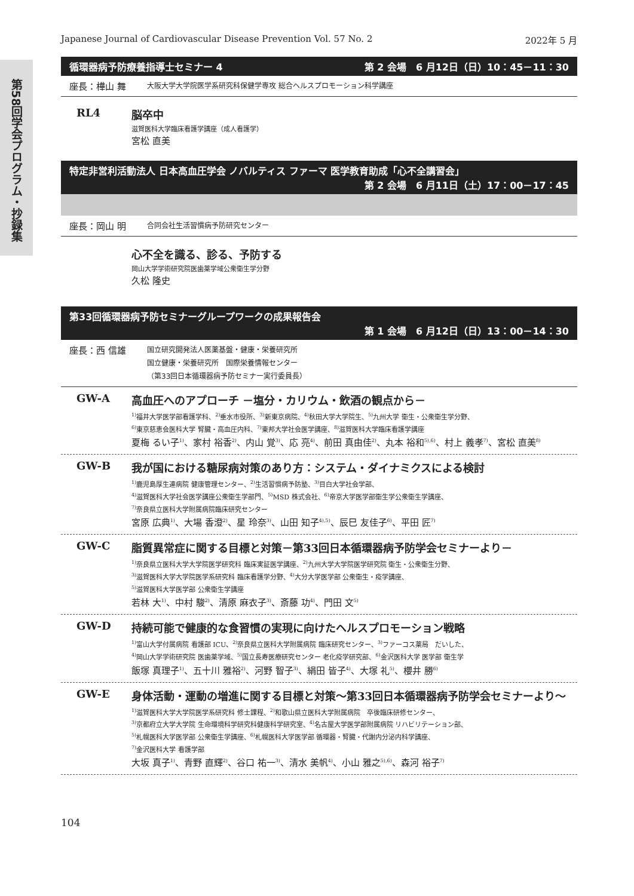第58回学会プログラム・抄録集
Japanese Journal of Cardiovascular Disease Prevention Vol. 57 No. 2 2022年 5 月
循環器病予防療養指導士セミナー 4 第 2 会場　6 月12日（日）10：45－11：30
座長：樺山 舞 大阪大学大学院医学系研究科保健学専攻 総合ヘルスプロモーション科学講座
RL4 脳卒中
滋賀医科大学臨床看護学講座（成人看護学）
宮松 直美
特定非営利活動法人 日本高血圧学会 ノバルティス ファーマ 医学教育助成「心不全講習会」
第 2 会場　6 月11日（土）17：00－17：45
座長：岡山 明 合同会社生活習慣病予防研究センター
心不全を識る、診る、予防する
岡山大学学術研究院医歯薬学域公衆衛生学分野
久松 隆史
第33回循環器病予防セミナーグループワークの成果報告会
第 1 会場　6 月12日（日）13：00－14：30
座長：西 信雄 国立研究開発法人医薬基盤・健康・栄養研究所
国立健康・栄養研究所　国際栄養情報センター
（第33回日本循環器病予防セミナー実行委員長）
GW-A 高血圧へのアプローチ －塩分・カリウム・飲酒の観点から－
<sup>1)</sup> 福井大学医学部看護学科、<sup>2)</sup>垂水市役所、<sup>3)</sup>新東京病院、<sup>4)</sup>秋田大学大学院生、<sup>5)</sup>九州大学 衛生・公衆衛生学分野、
<sup>6)</sup> 東京慈恵会医科大学 腎臓・高血圧内科、<sup>7)</sup>東邦大学社会医学講座、<sup>8)</sup>滋賀医科大学臨床看護学講座
夏梅 るい子<sup>1)</sup>、家村 裕香<sup>2)</sup>、内山 覚<sup>3)</sup>、応 亮<sup>4)</sup>、前田 真由佳<sup>2)</sup>、丸本 裕和<sup>5),6)</sup>、村上 義孝<sup>7)</sup>、宮松 直美<sup>8)</sup>
GW-B 我が国における糖尿病対策のあり方：システム・ダイナミクスによる検討
<sup>1)</sup> 鹿児島厚生連病院 健康管理センター、<sup>2)</sup>生活習慣病予防塾、<sup>3)</sup>目白大学社会学部、
<sup>4)</sup> 滋賀医科大学社会医学講座公衆衛生学部門、<sup>5)</sup>MSD 株式会社、<sup>6)</sup>帝京大学医学部衛生学公衆衛生学講座、
<sup>7)</sup> 奈良県立医科大学附属病院臨床研究センター
宮原 広典<sup>1)</sup>、大場 香澄<sup>2)</sup>、星 玲奈<sup>3)</sup>、山田 知子<sup>4),5)</sup>、辰巳 友佳子<sup>6)</sup>、平田 匠<sup>7)</sup>
GW-C 脂質異常症に関する目標と対策－第33回日本循環器病予防学会セミナーより－
<sup>1)</sup> 奈良県立医科大学大学院医学研究科 臨床実証医学講座、<sup>2)</sup>九州大学大学院医学研究院 衛生・公衆衛生分野、
<sup>3)</sup> 滋賀医科大学大学院医学系研究科 臨床看護学分野、<sup>4)</sup>大分大学医学部 公衆衛生・疫学講座、
<sup>5)</sup> 滋賀医科大学医学部 公衆衛生学講座
若林 大<sup>1)</sup>、中村 駿<sup>2)</sup>、清原 麻衣子<sup>3)</sup>、斎藤 功<sup>4)</sup>、門田 文<sup>5)</sup>
GW-D 持続可能で健康的な食習慣の実現に向けたヘルスプロモーション戦略
<sup>1)</sup> 富山大学付属病院 看護部 ICU、<sup>2)</sup>奈良県立医科大学附属病院 臨床研究センター、<sup>3)</sup>ファーコス薬局　だいした、
<sup>4)</sup> 岡山大学学術研究院 医歯薬学域、<sup>5)</sup>国立長寿医療研究センター 老化疫学研究部、<sup>6)</sup>金沢医科大学 医学部 衛生学
飯塚 真理子<sup>1)</sup>、五十川 雅裕<sup>2)</sup>、河野 智子<sup>3)</sup>、絹田 皆子<sup>4)</sup>、大塚 礼<sup>5)</sup>、櫻井 勝<sup>6)</sup>
GW-E 身体活動・運動の増進に関する目標と対策～第33回日本循環器病予防学会セミナーより～
<sup>1)</sup> 滋賀医科大学大学院医学系研究科 修士課程、<sup>2)</sup>和歌山県立医科大学附属病院　卒後臨床研修センター、
<sup>3)</sup> 京都府立大学大学院 生命環境科学研究科健康科学研究室、<sup>4)</sup>名古屋大学医学部附属病院 リハビリテーション部、
<sup>5)</sup> 札幌医科大学医学部 公衆衛生学講座、<sup>6)</sup>札幌医科大学医学部 循環器・腎臓・代謝内分泌内科学講座、
<sup>7)</sup> 金沢医科大学 看護学部
大坂 真子<sup>1)</sup>、青野 直輝<sup>2)</sup>、谷口 祐一<sup>3)</sup>、清水 美帆<sup>4)</sup>、小山 雅之<sup>5),6)</sup>、森河 裕子<sup>7)</sup>
104